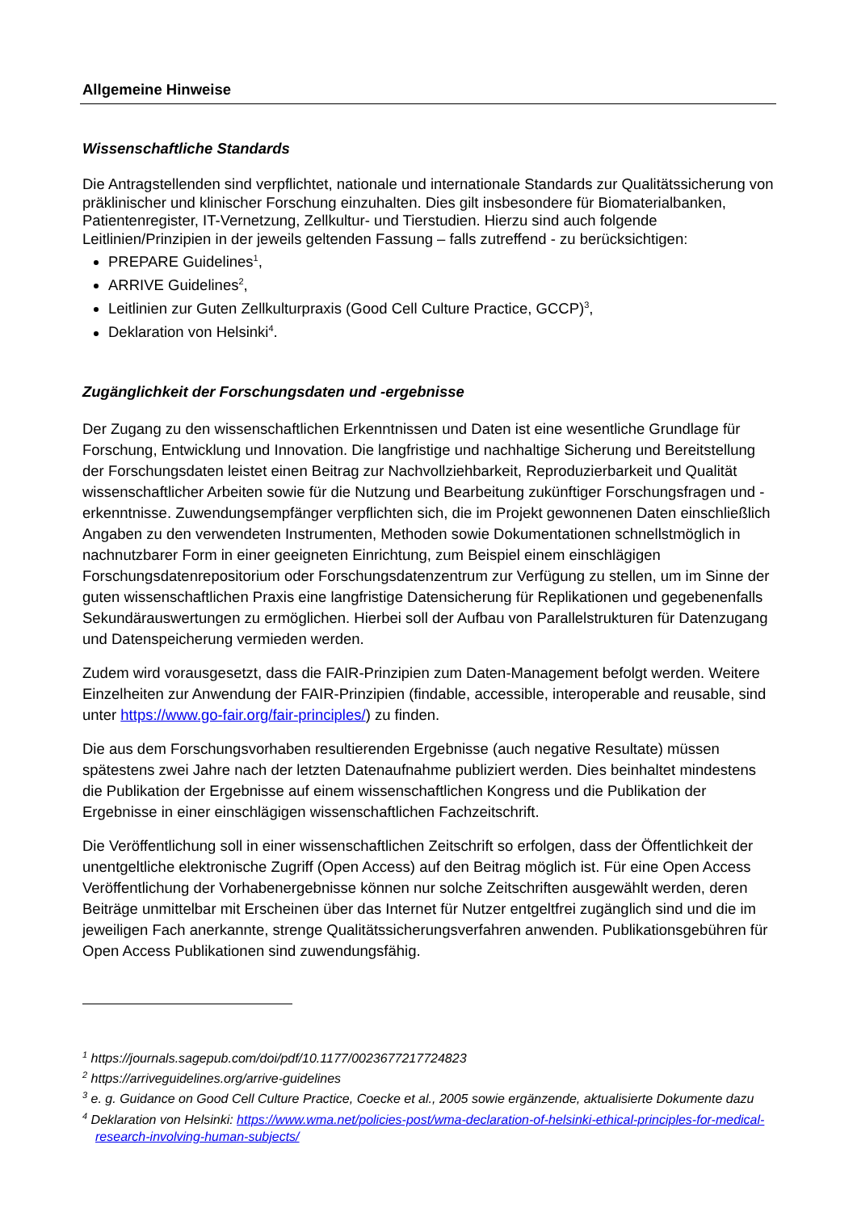Allgemeine Hinweise
Wissenschaftliche Standards
Die Antragstellenden sind verpflichtet, nationale und internationale Standards zur Qualitätssicherung von präklinischer und klinischer Forschung einzuhalten. Dies gilt insbesondere für Biomaterialbanken, Patientenregister, IT-Vernetzung, Zellkultur- und Tierstudien. Hierzu sind auch folgende Leitlinien/Prinzipien in der jeweils geltenden Fassung – falls zutreffend - zu berücksichtigen:
PREPARE Guidelines<sup>1</sup>,
ARRIVE Guidelines<sup>2</sup>,
Leitlinien zur Guten Zellkulturpraxis (Good Cell Culture Practice, GCCP)<sup>3</sup>,
Deklaration von Helsinki<sup>4</sup>.
Zugänglichkeit der Forschungsdaten und -ergebnisse
Der Zugang zu den wissenschaftlichen Erkenntnissen und Daten ist eine wesentliche Grundlage für Forschung, Entwicklung und Innovation. Die langfristige und nachhaltige Sicherung und Bereitstellung der Forschungsdaten leistet einen Beitrag zur Nachvollziehbarkeit, Reproduzierbarkeit und Qualität wissenschaftlicher Arbeiten sowie für die Nutzung und Bearbeitung zukünftiger Forschungsfragen und -erkenntnisse. Zuwendungsempfänger verpflichten sich, die im Projekt gewonnenen Daten einschließlich Angaben zu den verwendeten Instrumenten, Methoden sowie Dokumentationen schnellstmöglich in nachnutzbarer Form in einer geeigneten Einrichtung, zum Beispiel einem einschlägigen Forschungsdatenrepositorium oder Forschungsdatenzentrum zur Verfügung zu stellen, um im Sinne der guten wissenschaftlichen Praxis eine langfristige Datensicherung für Replikationen und gegebenenfalls Sekundärauswertungen zu ermöglichen. Hierbei soll der Aufbau von Parallelstrukturen für Datenzugang und Datenspeicherung vermieden werden.
Zudem wird vorausgesetzt, dass die FAIR-Prinzipien zum Daten-Management befolgt werden. Weitere Einzelheiten zur Anwendung der FAIR-Prinzipien (findable, accessible, interoperable and reusable, sind unter https://www.go-fair.org/fair-principles/) zu finden.
Die aus dem Forschungsvorhaben resultierenden Ergebnisse (auch negative Resultate) müssen spätestens zwei Jahre nach der letzten Datenaufnahme publiziert werden. Dies beinhaltet mindestens die Publikation der Ergebnisse auf einem wissenschaftlichen Kongress und die Publikation der Ergebnisse in einer einschlägigen wissenschaftlichen Fachzeitschrift.
Die Veröffentlichung soll in einer wissenschaftlichen Zeitschrift so erfolgen, dass der Öffentlichkeit der unentgeltliche elektronische Zugriff (Open Access) auf den Beitrag möglich ist. Für eine Open Access Veröffentlichung der Vorhabenergebnisse können nur solche Zeitschriften ausgewählt werden, deren Beiträge unmittelbar mit Erscheinen über das Internet für Nutzer entgeltfrei zugänglich sind und die im jeweiligen Fach anerkannte, strenge Qualitätssicherungsverfahren anwenden. Publikationsgebühren für Open Access Publikationen sind zuwendungsfähig.
<sup>1</sup> https://journals.sagepub.com/doi/pdf/10.1177/0023677217724823
<sup>2</sup> https://arriveguidelines.org/arrive-guidelines
<sup>3</sup> e. g. Guidance on Good Cell Culture Practice, Coecke et al., 2005 sowie ergänzende, aktualisierte Dokumente dazu
<sup>4</sup> Deklaration von Helsinki: https://www.wma.net/policies-post/wma-declaration-of-helsinki-ethical-principles-for-medical-research-involving-human-subjects/